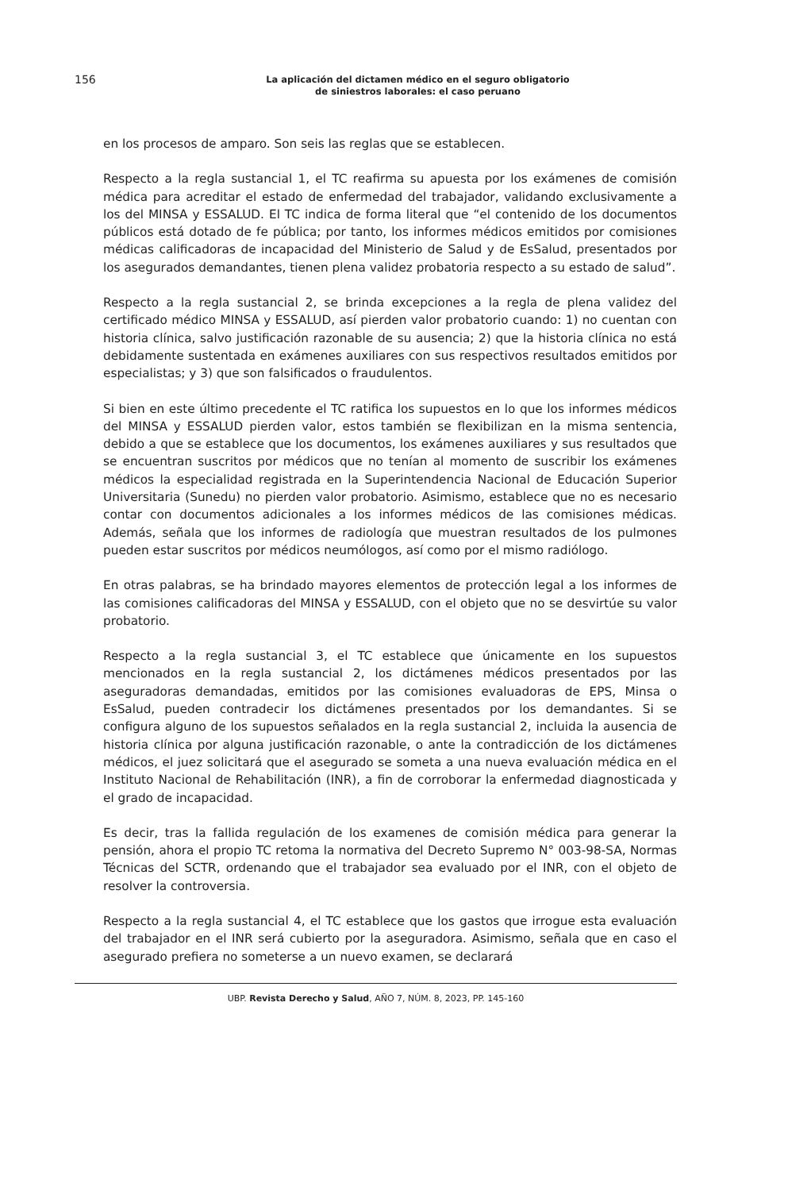156
La aplicación del dictamen médico en el seguro obligatorio
de siniestros laborales: el caso peruano
en los procesos de amparo. Son seis las reglas que se establecen.
Respecto a la regla sustancial 1, el TC reafirma su apuesta por los exámenes de comisión médica para acreditar el estado de enfermedad del trabajador, validando exclusivamente a los del MINSA y ESSALUD. El TC indica de forma literal que “el contenido de los documentos públicos está dotado de fe pública; por tanto, los informes médicos emitidos por comisiones médicas calificadoras de incapacidad del Ministerio de Salud y de EsSalud, presentados por los asegurados demandantes, tienen plena validez probatoria respecto a su estado de salud”.
Respecto a la regla sustancial 2, se brinda excepciones a la regla de plena validez del certificado médico MINSA y ESSALUD, así pierden valor probatorio cuando: 1) no cuentan con historia clínica, salvo justificación razonable de su ausencia; 2) que la historia clínica no está debidamente sustentada en exámenes auxiliares con sus respectivos resultados emitidos por especialistas; y 3) que son falsificados o fraudulentos.
Si bien en este último precedente el TC ratifica los supuestos en lo que los informes médicos del MINSA y ESSALUD pierden valor, estos también se flexibilizan en la misma sentencia, debido a que se establece que los documentos, los exámenes auxiliares y sus resultados que se encuentran suscritos por médicos que no tenían al momento de suscribir los exámenes médicos la especialidad registrada en la Superintendencia Nacional de Educación Superior Universitaria (Sunedu) no pierden valor probatorio. Asimismo, establece que no es necesario contar con documentos adicionales a los informes médicos de las comisiones médicas. Además, señala que los informes de radiología que muestran resultados de los pulmones pueden estar suscritos por médicos neumólogos, así como por el mismo radiólogo.
En otras palabras, se ha brindado mayores elementos de protección legal a los informes de las comisiones calificadoras del MINSA y ESSALUD, con el objeto que no se desvirtúe su valor probatorio.
Respecto a la regla sustancial 3, el TC establece que únicamente en los supuestos mencionados en la regla sustancial 2, los dictámenes médicos presentados por las aseguradoras demandadas, emitidos por las comisiones evaluadoras de EPS, Minsa o EsSalud, pueden contradecir los dictámenes presentados por los demandantes. Si se configura alguno de los supuestos señalados en la regla sustancial 2, incluida la ausencia de historia clínica por alguna justificación razonable, o ante la contradicción de los dictámenes médicos, el juez solicitará que el asegurado se someta a una nueva evaluación médica en el Instituto Nacional de Rehabilitación (INR), a fin de corroborar la enfermedad diagnosticada y el grado de incapacidad.
Es decir, tras la fallida regulación de los examenes de comisión médica para generar la pensión, ahora el propio TC retoma la normativa del Decreto Supremo N° 003-98-SA, Normas Técnicas del SCTR, ordenando que el trabajador sea evaluado por el INR, con el objeto de resolver la controversia.
Respecto a la regla sustancial 4, el TC establece que los gastos que irrogue esta evaluación del trabajador en el INR será cubierto por la aseguradora. Asimismo, señala que en caso el asegurado prefiera no someterse a un nuevo examen, se declarará
UBP. Revista Derecho y Salud, AÑO 7, NÚM. 8, 2023, PP. 145-160